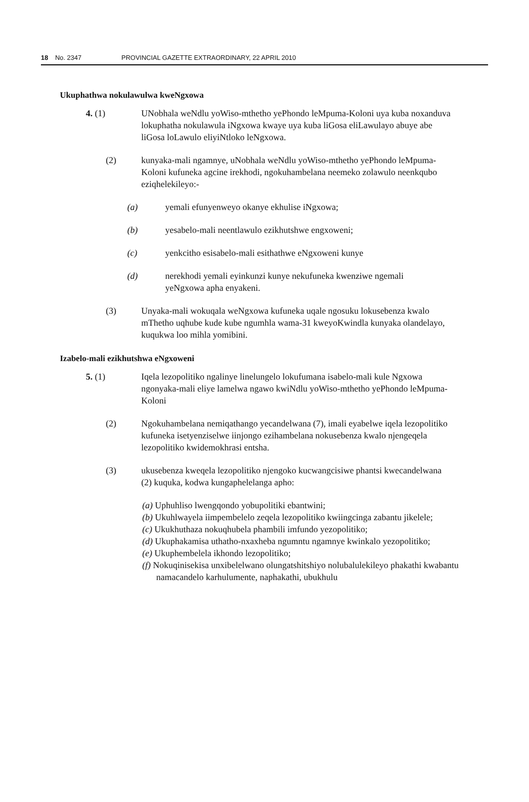18 No. 2347 PROVINCIAL GAZETTE EXTRAORDINARY, 22 APRIL 2010
Ukuphathwa nokulawulwa kweNgxowa
4. (1) UNobhala weNdlu yoWiso-mthetho yePhondo leMpuma-Koloni uya kuba noxanduva lokuphatha nokulawula iNgxowa kwaye uya kuba liGosa eliLawulayo abuye abe liGosa loLawulo eliyiNtloko leNgxowa.
(2) kunyaka-mali ngamnye, uNobhala weNdlu yoWiso-mthetho yePhondo leMpuma-Koloni kufuneka agcine irekhodi, ngokuhambelana neemeko zolawulo neenkqubo eziqhelekileyo:-
(a) yemali efunyenweyo okanye ekhulise iNgxowa;
(b) yesabelo-mali neentlawulo ezikhutshwe engxoweni;
(c) yenkcitho esisabelo-mali esithathwe eNgxoweni kunye
(d) nerekhodi yemali eyinkunzi kunye nekufuneka kwenziwe ngemali yeNgxowa apha enyakeni.
(3) Unyaka-mali wokuqala weNgxowa kufuneka uqale ngosuku lokusebenza kwalo mThetho uqhube kude kube ngumhla wama-31 kweyoKwindla kunyaka olandelayo, kuqukwa loo mihla yomibini.
Izabelo-mali ezikhutshwa eNgxoweni
5. (1) Iqela lezopolitiko ngalinye linelungelo lokufumana isabelo-mali kule Ngxowa ngonyaka-mali eliye lamelwa ngawo kwiNdlu yoWiso-mthetho yePhondo leMpuma-Koloni
(2) Ngokuhambelana nemiqathango yecandelwana (7), imali eyabelwe iqela lezopolitiko kufuneka isetyenziselwe iinjongo ezihambelana nokusebenza kwalo njengeqela lezopolitiko kwidemokhrasi entsha.
(3) ukusebenza kweqela lezopolitiko njengoko kucwangcisiwe phantsi kwecandelwana (2) kuquka, kodwa kungaphelelanga apho:
(a) Uphuhliso lwengqondo yobupolitiki ebantwini;
(b) Ukuhlwayela iimpembelelo zeqela lezopolitiko kwiingcinga zabantu jikelele;
(c) Ukukhuthaza nokuqhubela phambili imfundo yezopolitiko;
(d) Ukuphakamisa uthatho-nxaxheba ngumntu ngamnye kwinkalo yezopolitiko;
(e) Ukuphembelela ikhondo lezopolitiko;
(f) Nokuqinisekisa unxibelelwano olungatshitshiyo nolubalulekileyo phakathi kwabantu namacandelo karhulumente, naphakathi, ubukhulu